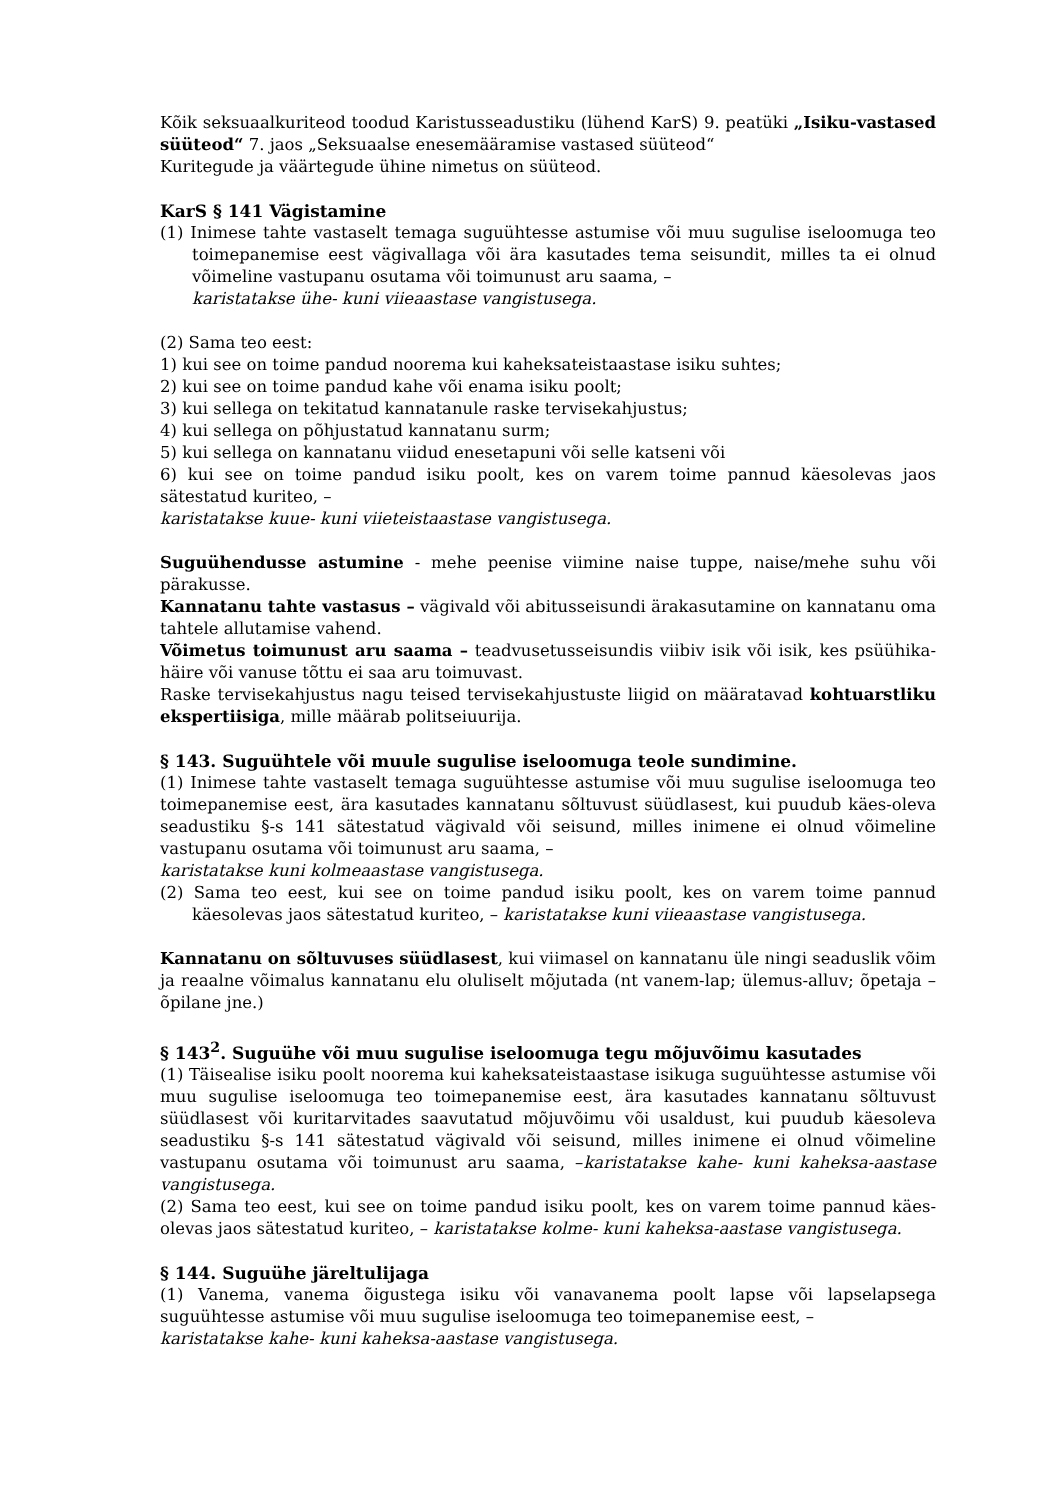Kõik seksuaalkuriteod toodud Karistusseadustiku (lühend KarS) 9. peatüki „Isiku-vastased süüteod“ 7. jaos „Seksuaalse enesemääramise vastased süüteod“
Kuritegude ja väärtegude ühine nimetus on süüteod.
KarS § 141 Vägistamine
(1) Inimese tahte vastaselt temaga suguühtesse astumise või muu sugulise iseloomuga teo toimepanemise eest vägivallaga või ära kasutades tema seisundit, milles ta ei olnud võimeline vastupanu osutama või toimunust aru saama, –
karistatakse ühe- kuni viieaastase vangistusega.
(2) Sama teo eest:
1) kui see on toime pandud noorema kui kaheksateistaastase isiku suhtes;
2) kui see on toime pandud kahe või enama isiku poolt;
3) kui sellega on tekitatud kannatanule raske tervisekahjustus;
4) kui sellega on põhjustatud kannatanu surm;
5) kui sellega on kannatanu viidud enesetapuni või selle katseni või
6) kui see on toime pandud isiku poolt, kes on varem toime pannud käesolevas jaos sätestatud kuriteo, –
karistatakse kuue- kuni viieteistaastase vangistusega.
Suguühendusse astumine - mehe peenise viimine naise tuppe, naise/mehe suhu või pärakusse.
Kannatanu tahte vastasus – vägivald või abitusseisundi ärakasutamine on kannatanu oma tahtele allutamise vahend.
Võimetus toimunust aru saama – teadvusetusseisundis viibiv isik või isik, kes psüühika-häire või vanuse tõttu ei saa aru toimuvast.
Raske tervisekahjustus nagu teised tervisekahjustuste liigid on määratavad kohtuarstliku ekspertiisiga, mille määrab politseiuurija.
§ 143. Suguühtele või muule sugulise iseloomuga teole sundimine.
(1) Inimese tahte vastaselt temaga suguühtesse astumise või muu sugulise iseloomuga teo toimepanemise eest, ära kasutades kannatanu sõltuvust süüdlasest, kui puudub käes-oleva seadustiku §-s 141 sätestatud vägivald või seisund, milles inimene ei olnud võimeline vastupanu osutama või toimunust aru saama, –
karistatakse kuni kolmeaastase vangistusega.
(2) Sama teo eest, kui see on toime pandud isiku poolt, kes on varem toime pannud käesolevas jaos sätestatud kuriteo, – karistatakse kuni viieaastase vangistusega.
Kannatanu on sõltuvuses süüdlasest, kui viimasel on kannatanu üle ningi seaduslik võim ja reaalne võimalus kannatanu elu oluliselt mõjutada (nt vanem-lap; ülemus-alluv; õpetaja – õpilane jne.)
§ 143<sup>2</sup>. Suguühe või muu sugulise iseloomuga tegu mõjuvõimu kasutades
(1) Täisealise isiku poolt noorema kui kaheksateistaastase isikuga suguühtesse astumise või muu sugulise iseloomuga teo toimepanemise eest, ära kasutades kannatanu sõltuvust süüdlasest või kuritarvitades saavutatud mõjuvõimu või usaldust, kui puudub käesoleva seadustiku §-s 141 sätestatud vägivald või seisund, milles inimene ei olnud võimeline vastupanu osutama või toimunust aru saama, –karistatakse kahe- kuni kaheksa-aastase vangistusega.
(2) Sama teo eest, kui see on toime pandud isiku poolt, kes on varem toime pannud käes-olevas jaos sätestatud kuriteo, – karistatakse kolme- kuni kaheksa-aastase vangistusega.
§ 144. Suguühe järeltulijaga
(1) Vanema, vanema õigustega isiku või vanavanema poolt lapse või lapselapsega suguühtesse astumise või muu sugulise iseloomuga teo toimepanemise eest, –
karistatakse kahe- kuni kaheksa-aastase vangistusega.